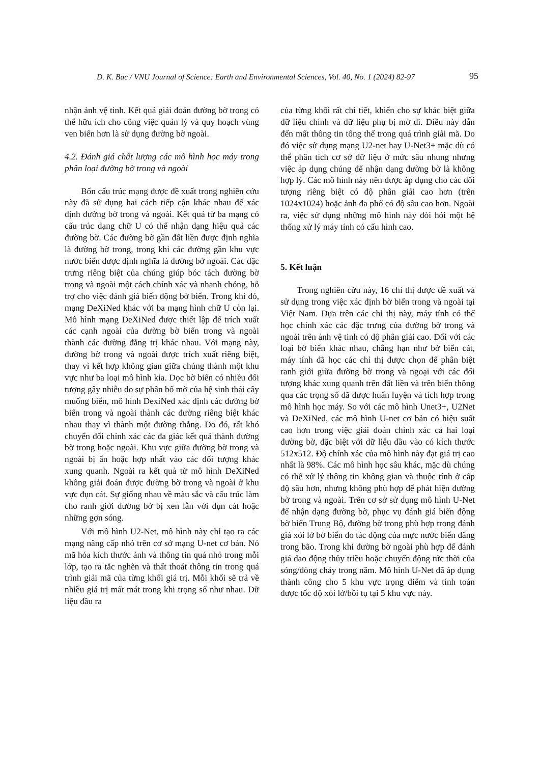D. K. Bac / VNU Journal of Science: Earth and Environmental Sciences, Vol. 40, No. 1 (2024) 82-97 95
nhận ảnh vệ tinh. Kết quả giải đoán đường bờ trong có thể hữu ích cho công việc quản lý và quy hoạch vùng ven biển hơn là sử dụng đường bờ ngoài.
4.2. Đánh giá chất lượng các mô hình học máy trong phân loại đường bờ trong và ngoài
Bốn cấu trúc mạng được đề xuất trong nghiên cứu này đã sử dụng hai cách tiếp cận khác nhau để xác định đường bờ trong và ngoài. Kết quả từ ba mạng có cấu trúc dạng chữ U có thể nhận dạng hiệu quả các đường bờ. Các đường bờ gần đất liền được định nghĩa là đường bờ trong, trong khi các đường gần khu vực nước biển được định nghĩa là đường bờ ngoài. Các đặc trưng riêng biệt của chúng giúp bóc tách đường bờ trong và ngoài một cách chính xác và nhanh chóng, hỗ trợ cho việc đánh giá biến động bờ biển. Trong khi đó, mạng DeXiNed khác với ba mạng hình chữ U còn lại. Mô hình mạng DeXiNed được thiết lập để trích xuất các cạnh ngoài của đường bờ biển trong và ngoài thành các đường đẳng trị khác nhau. Với mạng này, đường bờ trong và ngoài được trích xuất riêng biệt, thay vì kết hợp không gian giữa chúng thành một khu vực như ba loại mô hình kia. Dọc bờ biển có nhiều đối tượng gây nhiễu do sự phân bố mờ của hệ sinh thái cây muống biển, mô hình DexiNed xác định các đường bờ biển trong và ngoài thành các đường riêng biệt khác nhau thay vì thành một đường thẳng. Do đó, rất khó chuyển đổi chính xác các đa giác kết quả thành đường bờ trong hoặc ngoài. Khu vực giữa đường bờ trong và ngoài bị ẩn hoặc hợp nhất vào các đối tượng khác xung quanh. Ngoài ra kết quả từ mô hình DeXiNed không giải đoán được đường bờ trong và ngoài ở khu vực đụn cát. Sự giống nhau về màu sắc và cấu trúc làm cho ranh giới đường bờ bị xen lẫn với đụn cát hoặc những gợn sóng.
Với mô hình U2-Net, mô hình này chỉ tạo ra các mạng nâng cấp nhỏ trên cơ sở mạng U-net cơ bản. Nó mã hóa kích thước ảnh và thông tin quá nhỏ trong mỗi lớp, tạo ra tắc nghẽn và thất thoát thông tin trong quá trình giải mã của từng khối giá trị. Mỗi khối sẽ trả về nhiều giá trị mất mát trong khi trọng số như nhau. Dữ liệu đầu ra
của từng khối rất chi tiết, khiến cho sự khác biệt giữa dữ liệu chính và dữ liệu phụ bị mờ đi. Điều này dẫn đến mất thông tin tổng thể trong quá trình giải mã. Do đó việc sử dụng mạng U2-net hay U-Net3+ mặc dù có thể phân tích cơ sở dữ liệu ở mức sâu nhung nhưng việc áp dụng chúng để nhận dạng đường bờ là không hợp lý. Các mô hình này nên được áp dụng cho các đối tượng riêng biệt có độ phân giải cao hơn (trên 1024x1024) hoặc ảnh đa phổ có độ sâu cao hơn. Ngoài ra, việc sử dụng những mô hình này đòi hỏi một hệ thống xử lý máy tính có cấu hình cao.
5. Kết luận
Trong nghiên cứu này, 16 chỉ thị được đề xuất và sử dụng trong việc xác định bờ biển trong và ngoài tại Việt Nam. Dựa trên các chỉ thị này, máy tính có thể học chính xác các đặc trưng của đường bờ trong và ngoài trên ảnh vệ tinh có độ phân giải cao. Đối với các loại bờ biển khác nhau, chẳng hạn như bờ biển cát, máy tính đã học các chỉ thị được chọn để phân biệt ranh giới giữa đường bờ trong và ngoại với các đối tượng khác xung quanh trên đất liền và trên biển thông qua các trọng số đã được huấn luyện và tích hợp trong mô hình học máy. So với các mô hình Unet3+, U2Net và DeXiNed, các mô hình U-net cơ bản có hiệu suất cao hơn trong việc giải đoán chính xác cả hai loại đường bờ, đặc biệt với dữ liệu đầu vào có kích thước 512x512. Độ chính xác của mô hình này đạt giá trị cao nhất là 98%. Các mô hình học sâu khác, mặc dù chúng có thể xử lý thông tin không gian và thuộc tính ở cấp độ sâu hơn, nhưng không phù hợp để phát hiện đường bờ trong và ngoài. Trên cơ sở sử dụng mô hình U-Net để nhận dạng đường bờ, phục vụ đánh giá biến động bờ biển Trung Bộ, đường bờ trong phù hợp trong đánh giá xói lở bờ biển do tác động của mực nước biển dâng trong bão. Trong khi đường bờ ngoài phù hợp để đánh giá dao động thủy triều hoặc chuyển động tức thời của sóng/dòng chảy trong năm. Mô hình U-Net đã áp dụng thành công cho 5 khu vực trọng điểm và tính toán được tốc độ xói lở/bồi tụ tại 5 khu vực này.